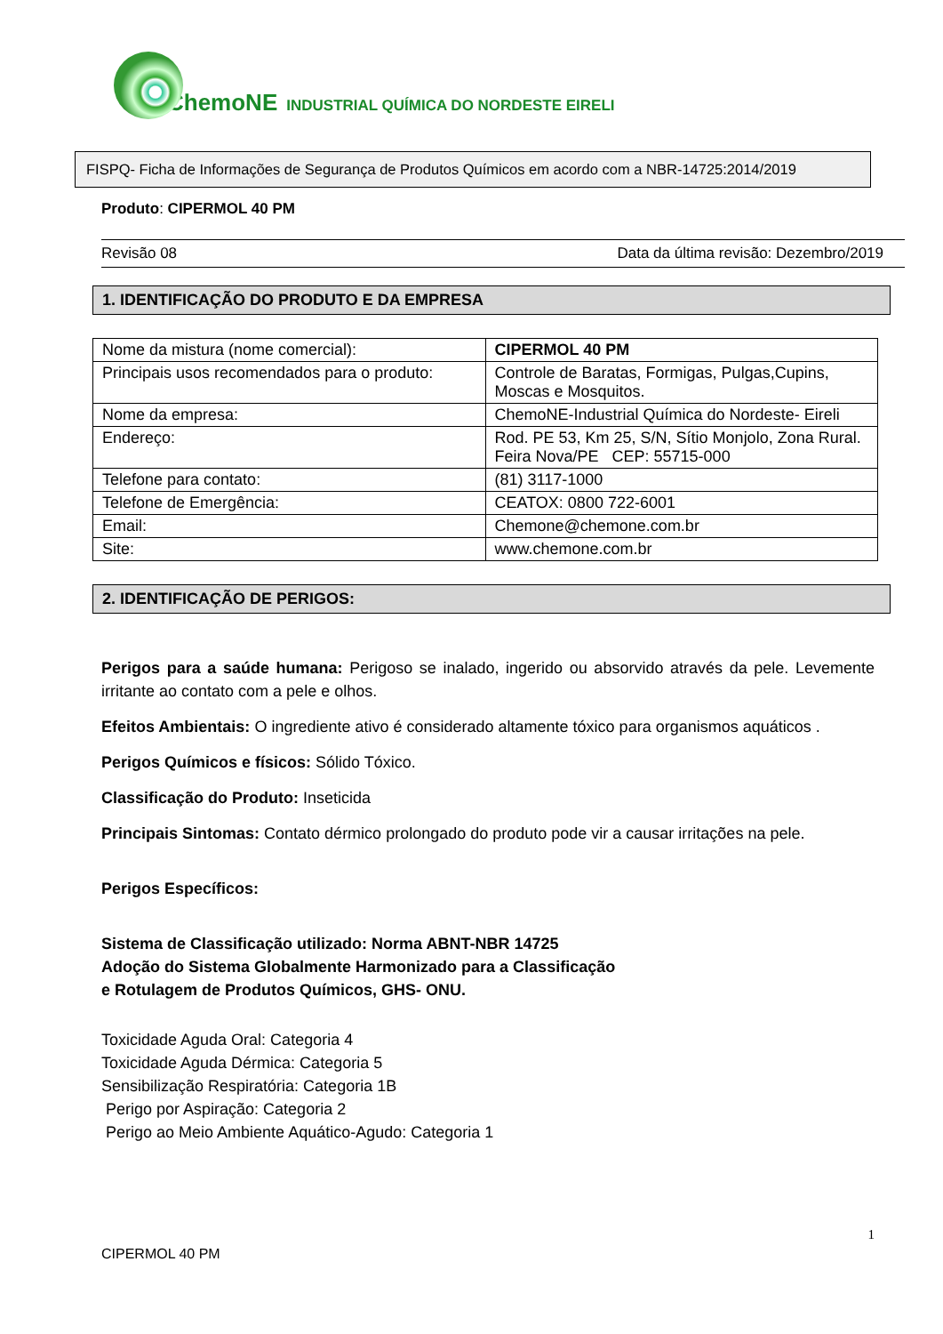ChemoNE INDUSTRIAL QUÍMICA DO NORDESTE EIRELI
FISPQ- Ficha de Informações de Segurança de Produtos Químicos em acordo com a NBR-14725:2014/2019
Produto: CIPERMOL 40 PM
Revisão 08 Data da última revisão: Dezembro/2019
1. IDENTIFICAÇÃO DO PRODUTO E DA EMPRESA
| Nome da mistura (nome comercial): | CIPERMOL 40 PM |
| Principais usos recomendados para o produto: | Controle de Baratas, Formigas, Pulgas,Cupins, Moscas e Mosquitos. |
| Nome da empresa: | ChemoNE-Industrial Química do Nordeste- Eireli |
| Endereço: | Rod. PE 53, Km 25, S/N, Sítio Monjolo, Zona Rural. Feira Nova/PE CEP: 55715-000 |
| Telefone para contato: | (81) 3117-1000 |
| Telefone de Emergência: | CEATOX: 0800 722-6001 |
| Email: | Chemone@chemone.com.br |
| Site: | www.chemone.com.br |
2. IDENTIFICAÇÃO DE PERIGOS:
Perigos para a saúde humana: Perigoso se inalado, ingerido ou absorvido através da pele. Levemente irritante ao contato com a pele e olhos.
Efeitos Ambientais: O ingrediente ativo é considerado altamente tóxico para organismos aquáticos .
Perigos Químicos e físicos: Sólido Tóxico.
Classificação do Produto: Inseticida
Principais Sintomas: Contato dérmico prolongado do produto pode vir a causar irritações na pele.
Perigos Específicos:
Sistema de Classificação utilizado: Norma ABNT-NBR 14725
Adoção do Sistema Globalmente Harmonizado para a Classificação
e Rotulagem de Produtos Químicos, GHS- ONU.
Toxicidade Aguda Oral: Categoria 4
Toxicidade Aguda Dérmica: Categoria 5
Sensibilização Respiratória: Categoria 1B
Perigo por Aspiração: Categoria 2
Perigo ao Meio Ambiente Aquático-Agudo: Categoria 1
1
CIPERMOL 40 PM